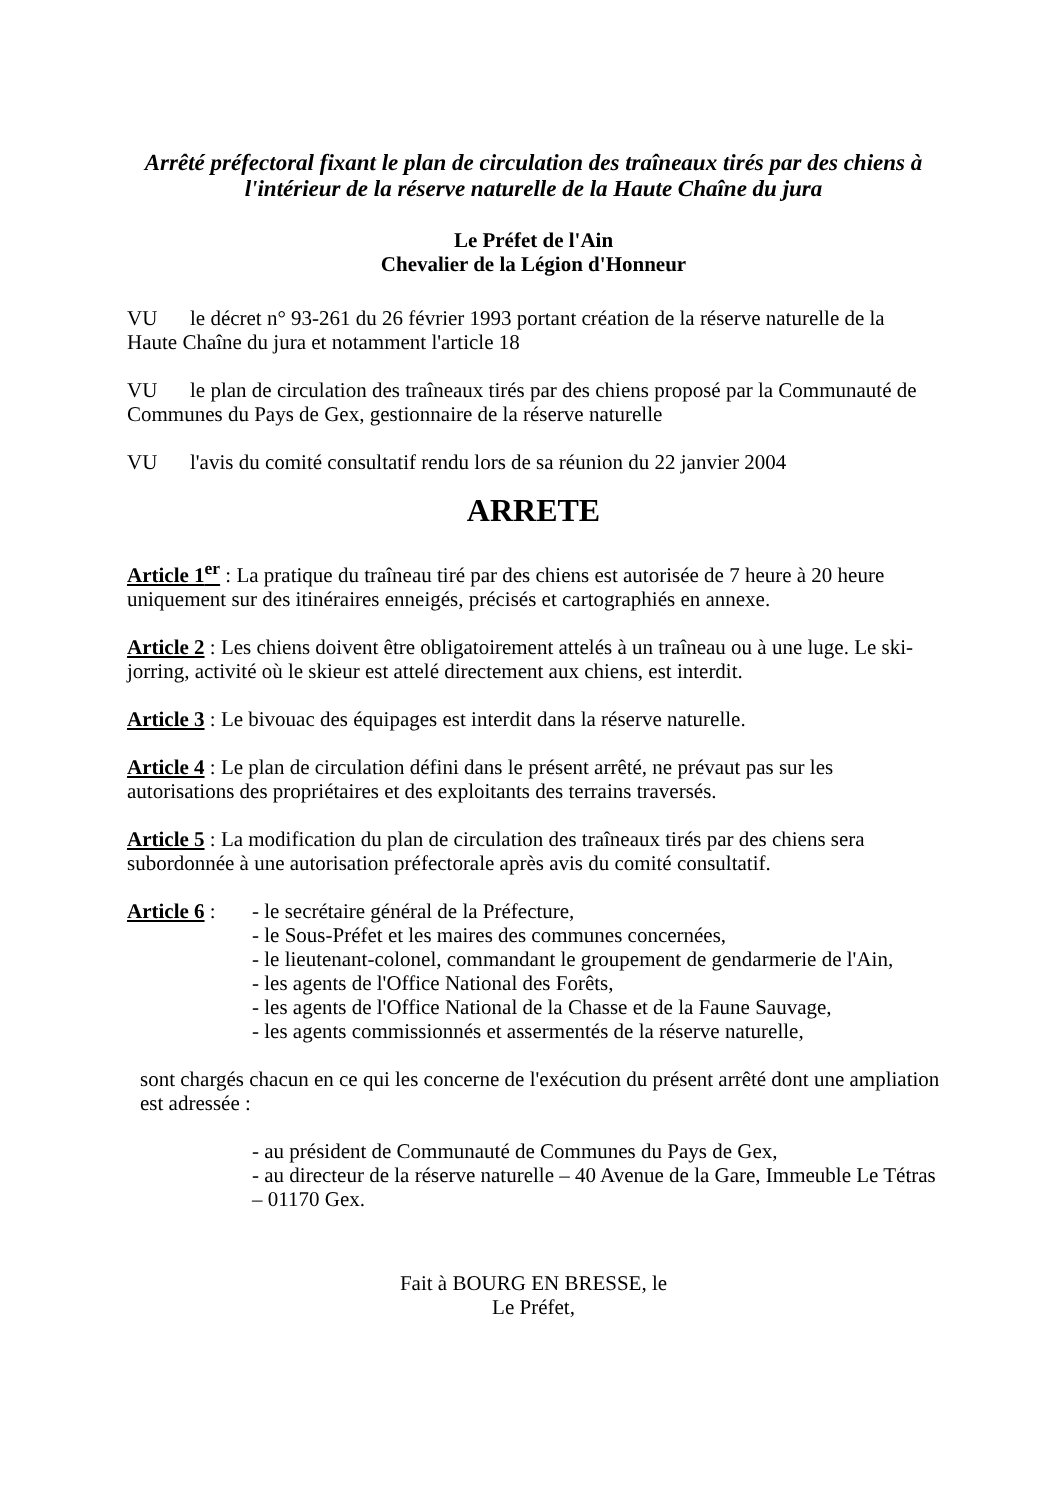Arrêté préfectoral fixant le plan de circulation des traîneaux tirés par des chiens à l'intérieur de la réserve naturelle de la Haute Chaîne du jura
Le Préfet de l'Ain
Chevalier de la Légion d'Honneur
VU le décret n° 93-261 du 26 février 1993 portant création de la réserve naturelle de la Haute Chaîne du jura et notamment l'article 18
VU le plan de circulation des traîneaux tirés par des chiens proposé par la Communauté de Communes du Pays de Gex, gestionnaire de la réserve naturelle
VU l'avis du comité consultatif rendu lors de sa réunion du 22 janvier 2004
ARRETE
Article 1<sup>er</sup> : La pratique du traîneau tiré par des chiens est autorisée de 7 heure à 20 heure uniquement sur des itinéraires enneigés, précisés et cartographiés en annexe.
Article 2 : Les chiens doivent être obligatoirement attelés à un traîneau ou à une luge. Le ski-jorring, activité où le skieur est attelé directement aux chiens, est interdit.
Article 3 : Le bivouac des équipages est interdit dans la réserve naturelle.
Article 4 : Le plan de circulation défini dans le présent arrêté, ne prévaut pas sur les autorisations des propriétaires et des exploitants des terrains traversés.
Article 5 : La modification du plan de circulation des traîneaux tirés par des chiens sera subordonnée à une autorisation préfectorale après avis du comité consultatif.
Article 6 :
- le secrétaire général de la Préfecture,
- le Sous-Préfet et les maires des communes concernées,
- le lieutenant-colonel, commandant le groupement de gendarmerie de l'Ain,
- les agents de l'Office National des Forêts,
- les agents de l'Office National de la Chasse et de la Faune Sauvage,
- les agents commissionnés et assermentés de la réserve naturelle,
sont chargés chacun en ce qui les concerne de l'exécution du présent arrêté dont une ampliation est adressée :
- au président de Communauté de Communes du Pays de Gex,
- au directeur de la réserve naturelle – 40 Avenue de la Gare, Immeuble Le Tétras – 01170 Gex.
Fait à BOURG EN BRESSE, le
Le Préfet,